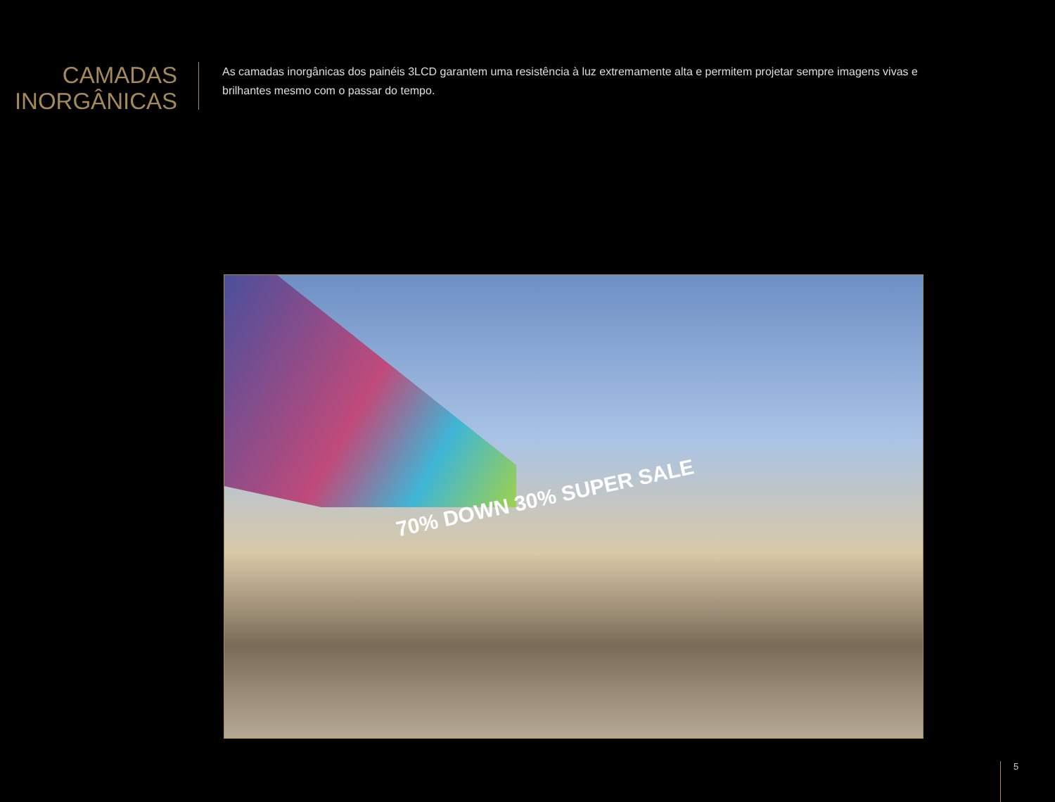CAMADAS
INORGÂNICAS
As camadas inorgânicas dos painéis 3LCD garantem uma resistência à luz extremamente alta e permitem projetar sempre imagens vivas e brilhantes mesmo com o passar do tempo.
70% DOWN 30% SUPER SALE
5